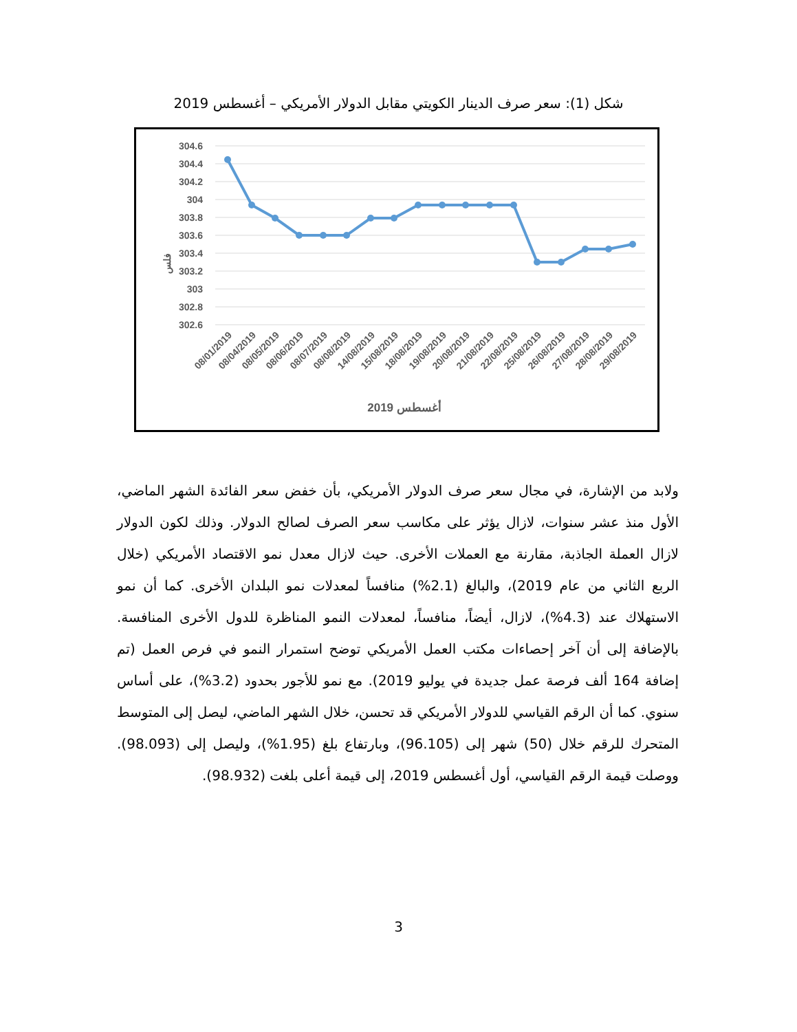شكل (1): سعر صرف الدينار الكويتي مقابل الدولار الأمريكي – أغسطس 2019
304.6
304.4
304.2
304
303.8
303.6
303.4
303.2
303
302.8
302.6
فلس
08/01/2019
08/04/2019
08/05/2019
08/06/2019
08/07/2019
08/08/2019
14/08/2019
15/08/2019
18/08/2019
19/08/2019
20/08/2019
21/08/2019
22/08/2019
25/08/2019
26/08/2019
27/08/2019
28/08/2019
29/08/2019
أغسطس 2019
ولابد من الإشارة، في مجال سعر صرف الدولار الأمريكي، بأن خفض سعر الفائدة الشهر الماضي، الأول منذ عشر سنوات، لازال يؤثر على مكاسب سعر الصرف لصالح الدولار. وذلك لكون الدولار لازال العملة الجاذبة، مقارنة مع العملات الأخرى. حيث لازال معدل نمو الاقتصاد الأمريكي (خلال الربع الثاني من عام 2019)، والبالغ (2.1%) منافساً لمعدلات نمو البلدان الأخرى. كما أن نمو الاستهلاك عند (4.3%)، لازال، أيضاً، منافساً، لمعدلات النمو المناظرة للدول الأخرى المنافسة. بالإضافة إلى أن آخر إحصاءات مكتب العمل الأمريكي توضح استمرار النمو في فرص العمل (تم إضافة 164 ألف فرصة عمل جديدة في يوليو 2019). مع نمو للأجور بحدود (3.2%)، على أساس سنوي. كما أن الرقم القياسي للدولار الأمريكي قد تحسن، خلال الشهر الماضي، ليصل إلى المتوسط المتحرك للرقم خلال (50) شهر إلى (96.105)، وبارتفاع بلغ (1.95%)، وليصل إلى (98.093). ووصلت قيمة الرقم القياسي، أول أغسطس 2019، إلى قيمة أعلى بلغت (98.932).
3